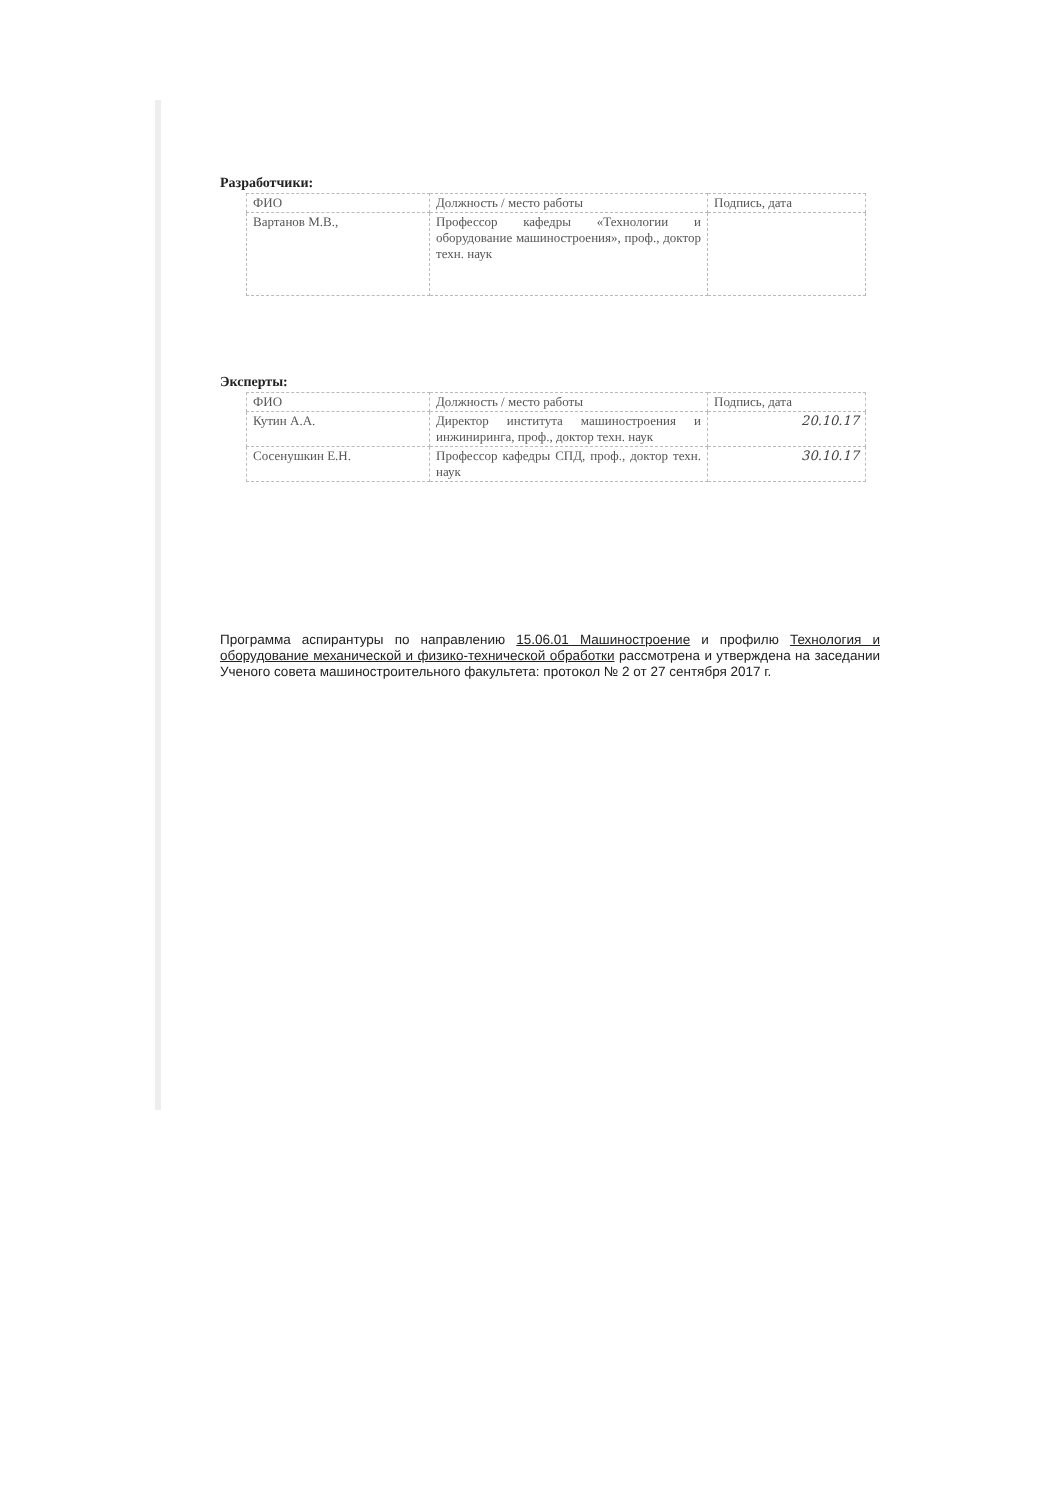Разработчики:
| ФИО | Должность / место работы | Подпись, дата |
| Вартанов М.В., | Профессор кафедры «Технологии и оборудование машиностроения», проф., доктор техн. наук | |
Эксперты:
| ФИО | Должность / место работы | Подпись, дата |
| Кутин А.А. | Директор института машиностроения и инжиниринга, проф., доктор техн. наук | 20.10.17 |
| Сосенушкин Е.Н. | Профессор кафедры СПД, проф., доктор техн. наук | 30.10.17 |
Программа аспирантуры по направлению 15.06.01 Машиностроение и профилю Технология и оборудование механической и физико-технической обработки рассмотрена и утверждена на заседании Ученого совета машиностроительного факультета: протокол № 2 от 27 сентября 2017 г.